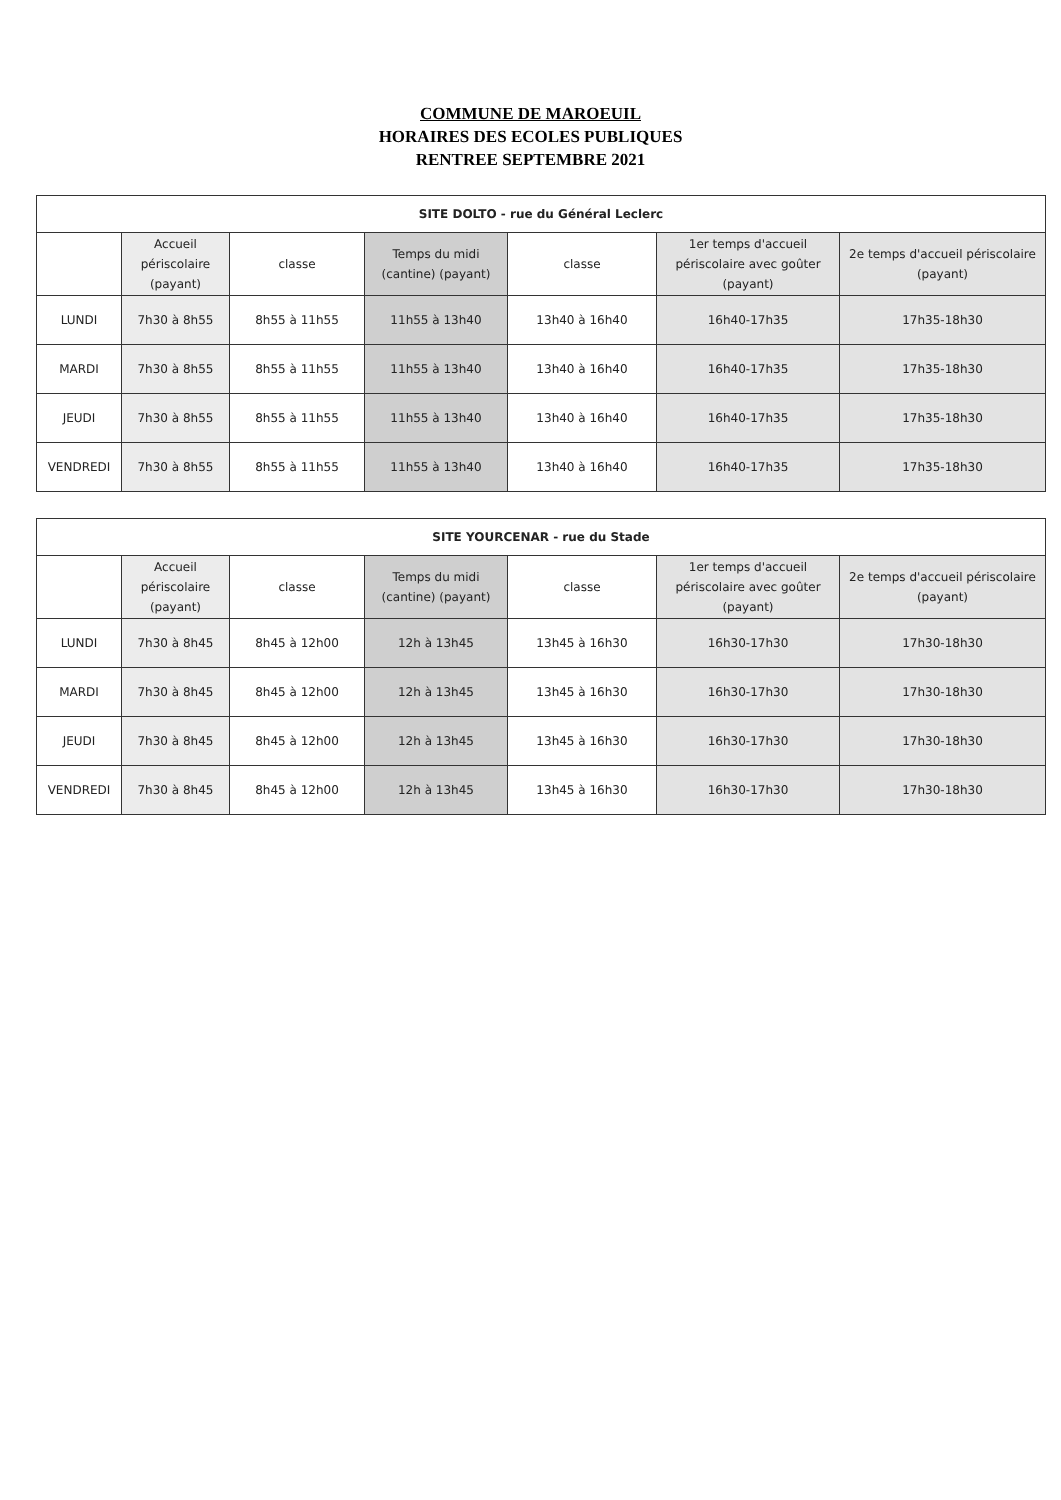COMMUNE DE MAROEUIL
HORAIRES DES ECOLES PUBLIQUES
RENTREE SEPTEMBRE 2021
| SITE DOLTO - rue du Général Leclerc | | | | | | |
| --- | --- | --- | --- | --- | --- | --- |
| | Accueil périscolaire (payant) | classe | Temps du midi (cantine) (payant) | classe | 1er temps d'accueil périscolaire avec goûter (payant) | 2e temps d'accueil périscolaire (payant) |
| LUNDI | 7h30 à 8h55 | 8h55 à 11h55 | 11h55 à 13h40 | 13h40 à 16h40 | 16h40-17h35 | 17h35-18h30 |
| MARDI | 7h30 à 8h55 | 8h55 à 11h55 | 11h55 à 13h40 | 13h40 à 16h40 | 16h40-17h35 | 17h35-18h30 |
| JEUDI | 7h30 à 8h55 | 8h55 à 11h55 | 11h55 à 13h40 | 13h40 à 16h40 | 16h40-17h35 | 17h35-18h30 |
| VENDREDI | 7h30 à 8h55 | 8h55 à 11h55 | 11h55 à 13h40 | 13h40 à 16h40 | 16h40-17h35 | 17h35-18h30 |
| SITE YOURCENAR - rue du Stade | | | | | | |
| --- | --- | --- | --- | --- | --- | --- |
| | Accueil périscolaire (payant) | classe | Temps du midi (cantine) (payant) | classe | 1er temps d'accueil périscolaire avec goûter (payant) | 2e temps d'accueil périscolaire (payant) |
| LUNDI | 7h30 à 8h45 | 8h45 à 12h00 | 12h à 13h45 | 13h45 à 16h30 | 16h30-17h30 | 17h30-18h30 |
| MARDI | 7h30 à 8h45 | 8h45 à 12h00 | 12h à 13h45 | 13h45 à 16h30 | 16h30-17h30 | 17h30-18h30 |
| JEUDI | 7h30 à 8h45 | 8h45 à 12h00 | 12h à 13h45 | 13h45 à 16h30 | 16h30-17h30 | 17h30-18h30 |
| VENDREDI | 7h30 à 8h45 | 8h45 à 12h00 | 12h à 13h45 | 13h45 à 16h30 | 16h30-17h30 | 17h30-18h30 |